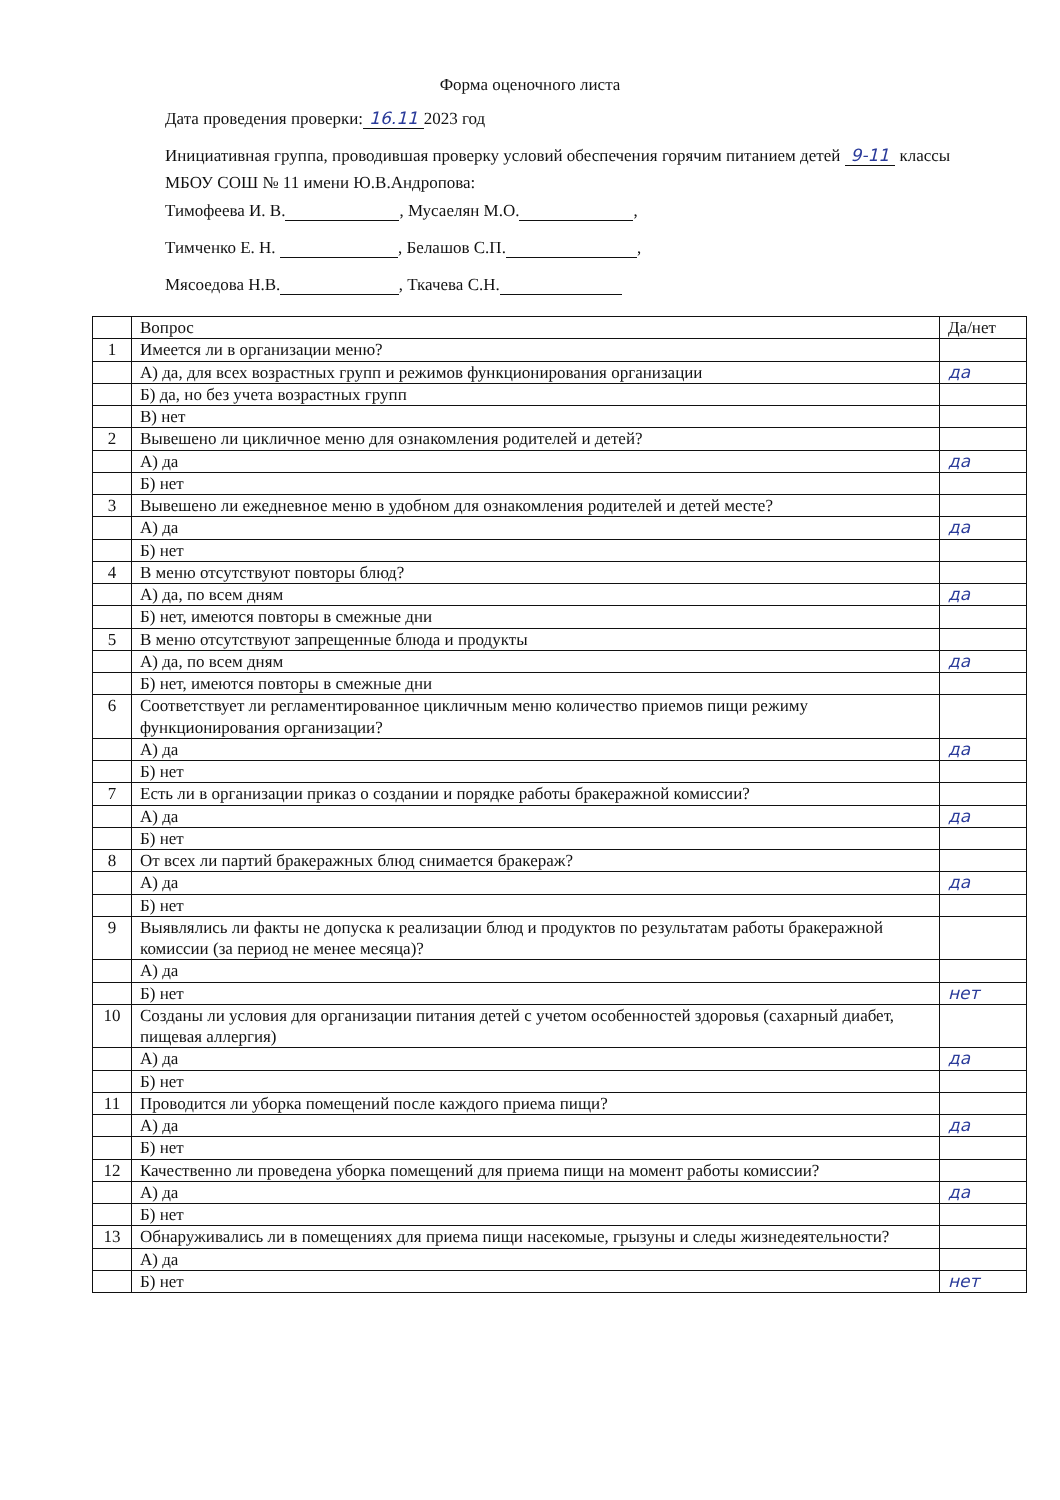Форма оценочного листа
Дата проведения проверки: 16.11 2023 год
Инициативная группа, проводившая проверку условий обеспечения горячим питанием детей 9-11 классы МБОУ СОШ № 11 имени Ю.В.Андропова:
Тимофеева И. В. , Мусаелян М.О. ,
Тимченко Е. Н. , Белашов С.П. ,
Мясоедова Н.В. , Ткачева С.Н.
| | Вопрос | Да/нет |
| --- | --- | --- |
| 1 | Имеется ли в организации меню? | |
| | А) да, для всех возрастных групп и режимов функционирования организации | да |
| | Б) да, но без учета возрастных групп | |
| | В) нет | |
| 2 | Вывешено ли цикличное меню для ознакомления родителей и детей? | |
| | А) да | да |
| | Б) нет | |
| 3 | Вывешено ли ежедневное меню в удобном для ознакомления родителей и детей месте? | |
| | А) да | да |
| | Б) нет | |
| 4 | В меню отсутствуют повторы блюд? | |
| | А) да, по всем дням | да |
| | Б) нет, имеются повторы в смежные дни | |
| 5 | В меню отсутствуют запрещенные блюда и продукты | |
| | А) да, по всем дням | да |
| | Б) нет, имеются повторы в смежные дни | |
| 6 | Соответствует ли регламентированное цикличным меню количество приемов пищи режиму функционирования организации? | |
| | А) да | да |
| | Б) нет | |
| 7 | Есть ли в организации приказ о создании и порядке работы бракеражной комиссии? | |
| | А) да | да |
| | Б) нет | |
| 8 | От всех ли партий бракеражных блюд снимается бракераж? | |
| | А) да | да |
| | Б) нет | |
| 9 | Выявлялись ли факты не допуска к реализации блюд и продуктов по результатам работы бракеражной комиссии (за период не менее месяца)? | |
| | А) да | |
| | Б) нет | нет |
| 10 | Созданы ли условия для организации питания детей с учетом особенностей здоровья (сахарный диабет, пищевая аллергия) | |
| | А) да | да |
| | Б) нет | |
| 11 | Проводится ли уборка помещений после каждого приема пищи? | |
| | А) да | да |
| | Б) нет | |
| 12 | Качественно ли проведена уборка помещений для приема пищи на момент работы комиссии? | |
| | А) да | да |
| | Б) нет | |
| 13 | Обнаруживались ли в помещениях для приема пищи насекомые, грызуны и следы жизнедеятельности? | |
| | А) да | |
| | Б) нет | нет |